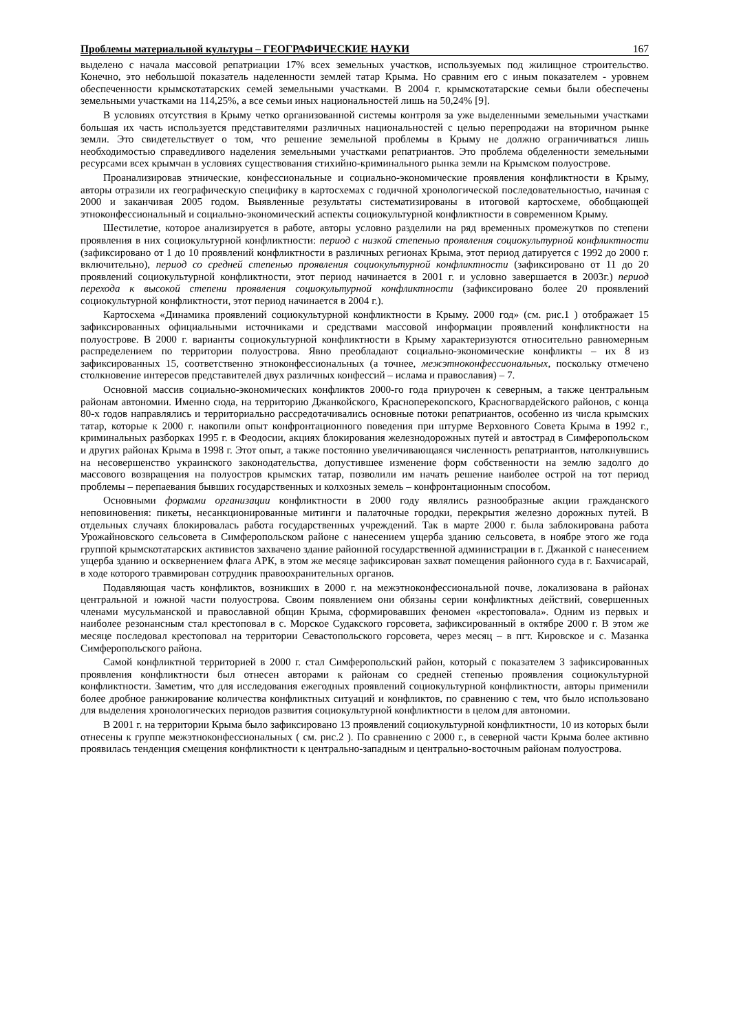Проблемы материальной культуры – ГЕОГРАФИЧЕСКИЕ НАУКИ 167
выделено с начала массовой репатриации 17% всех земельных участков, используемых под жилищное строительство. Конечно, это небольшой показатель наделенности землей татар Крыма. Но сравним его с иным показателем - уровнем обеспеченности крымскотатарских семей земельными участками. В 2004 г. крымскотатарские семьи были обеспечены земельными участками на 114,25%, а все семьи иных национальностей лишь на 50,24% [9].
В условиях отсутствия в Крыму четко организованной системы контроля за уже выделенными земельными участками большая их часть используется представителями различных национальностей с целью перепродажи на вторичном рынке земли. Это свидетельствует о том, что решение земельной проблемы в Крыму не должно ограничиваться лишь необходимостью справедливого наделения земельными участками репатриантов. Это проблема обделенности земельными ресурсами всех крымчан в условиях существования стихийно-криминального рынка земли на Крымском полуострове.
Проанализировав этнические, конфессиональные и социально-экономические проявления конфликтности в Крыму, авторы отразили их географическую специфику в картосхемах с годичной хронологической последовательностью, начиная с 2000 и заканчивая 2005 годом. Выявленные результаты систематизированы в итоговой картосхеме, обобщающей этноконфессиональный и социально-экономический аспекты социокультурной конфликтности в современном Крыму.
Шестилетие, которое анализируется в работе, авторы условно разделили на ряд временных промежутков по степени проявления в них социокультурной конфликтности: период с низкой степенью проявления социокультурной конфликтности (зафиксировано от 1 до 10 проявлений конфликтности в различных регионах Крыма, этот период датируется с 1992 до 2000 г. включительно), период со средней степенью проявления социокультурной конфликтности (зафиксировано от 11 до 20 проявлений социокультурной конфликтности, этот период начинается в 2001 г. и условно завершается в 2003г.) период перехода к высокой степени проявления социокультурной конфликтности (зафиксировано более 20 проявлений социокультурной конфликтности, этот период начинается в 2004 г.).
Картосхема «Динамика проявлений социокультурной конфликтности в Крыму. 2000 год» (см. рис.1 ) отображает 15 зафиксированных официальными источниками и средствами массовой информации проявлений конфликтности на полуострове. В 2000 г. варианты социокультурной конфликтности в Крыму характеризуются относительно равномерным распределением по территории полуострова. Явно преобладают социально-экономические конфликты – их 8 из зафиксированных 15, соответственно этноконфессиональных (а точнее, межэтноконфессиональных, поскольку отмечено столкновение интересов представителей двух различных конфессий – ислама и православия) – 7.
Основной массив социально-экономических конфликтов 2000-го года приурочен к северным, а также центральным районам автономии. Именно сюда, на территорию Джанкойского, Красноперекопского, Красногвардейского районов, с конца 80-х годов направлялись и территориально рассредотачивались основные потоки репатриантов, особенно из числа крымских татар, которые к 2000 г. накопили опыт конфронтационного поведения при штурме Верховного Совета Крыма в 1992 г., криминальных разборках 1995 г. в Феодосии, акциях блокирования железнодорожных путей и автострад в Симферопольском и других районах Крыма в 1998 г. Этот опыт, а также постоянно увеличивающаяся численность репатриантов, натолкнувшись на несовершенство украинского законодательства, допустившее изменение форм собственности на землю задолго до массового возвращения на полуостров крымских татар, позволили им начать решение наиболее острой на тот период проблемы – перепаевания бывших государственных и колхозных земель – конфронтационным способом.
Основными формами организации конфликтности в 2000 году являлись разнообразные акции гражданского неповиновения: пикеты, несанкционированные митинги и палаточные городки, перекрытия железно дорожных путей. В отдельных случаях блокировалась работа государственных учреждений. Так в марте 2000 г. была заблокирована работа Урожайновского сельсовета в Симферопольском районе с нанесением ущерба зданию сельсовета, в ноябре этого же года группой крымскотатарских активистов захвачено здание районной государственной администрации в г. Джанкой с нанесением ущерба зданию и осквернением флага АРК, в этом же месяце зафиксирован захват помещения районного суда в г. Бахчисарай, в ходе которого травмирован сотрудник правоохранительных органов.
Подавляющая часть конфликтов, возникших в 2000 г. на межэтноконфессиональной почве, локализована в районах центральной и южной части полуострова. Своим появлением они обязаны серии конфликтных действий, совершенных членами мусульманской и православной общин Крыма, сформировавших феномен «крестоповала». Одним из первых и наиболее резонансным стал крестоповал в с. Морское Судакского горсовета, зафиксированный в октябре 2000 г. В этом же месяце последовал крестоповал на территории Севастопольского горсовета, через месяц – в пгт. Кировское и с. Мазанка Симферопольского района.
Самой конфликтной территорией в 2000 г. стал Симферопольский район, который с показателем 3 зафиксированных проявления конфликтности был отнесен авторами к районам со средней степенью проявления социокультурной конфликтности. Заметим, что для исследования ежегодных проявлений социокультурной конфликтности, авторы применили более дробное ранжирование количества конфликтных ситуаций и конфликтов, по сравнению с тем, что было использовано для выделения хронологических периодов развития социокультурной конфликтности в целом для автономии.
В 2001 г. на территории Крыма было зафиксировано 13 проявлений социокультурной конфликтности, 10 из которых были отнесены к группе межэтноконфессиональных ( см. рис.2 ). По сравнению с 2000 г., в северной части Крыма более активно проявилась тенденция смещения конфликтности к центрально-западным и центрально-восточным районам полуострова.